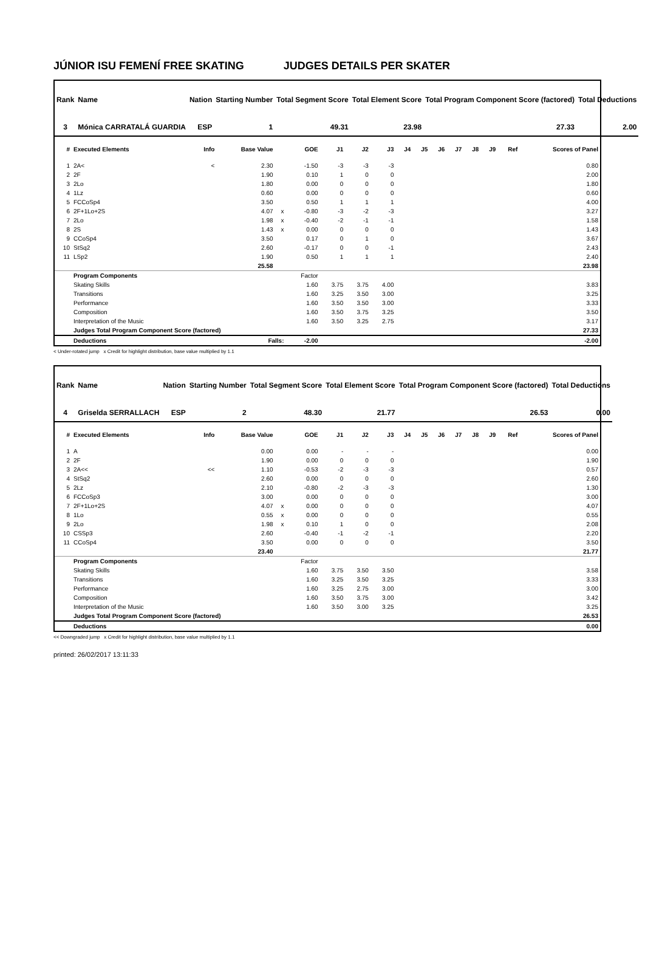JÚNIOR ISU FEMENÍ FREE SKATING JUDGES DETAILS PER SKATER
| Rank | Name | Nation | Starting Number | Total Segment Score | Total Element Score | Total Program Component Score (factored) | Total Deductions |
| --- | --- | --- | --- | --- | --- | --- | --- |
| 3 | Mónica CARRATALÁ GUARDIA | ESP | 1 | 49.31 | 23.98 | 27.33 | 2.00 |
| # | Executed Elements | Info | Base Value | | GOE | J1 | J2 | J3 | J4 | J5 | J6 | J7 | J8 | J9 | Ref | Scores of Panel |
| --- | --- | --- | --- | --- | --- | --- | --- | --- | --- | --- | --- | --- | --- | --- | --- | --- |
| 1 | 2A< | < | 2.30 | | -1.50 | -3 | -3 | -3 | | | | | | | | 0.80 |
| 2 | 2F | | 1.90 | | 0.10 | 1 | 0 | 0 | | | | | | | | 2.00 |
| 3 | 2Lo | | 1.80 | | 0.00 | 0 | 0 | 0 | | | | | | | | 1.80 |
| 4 | 1Lz | | 0.60 | | 0.00 | 0 | 0 | 0 | | | | | | | | 0.60 |
| 5 | FCCoSp4 | | 3.50 | | 0.50 | 1 | 1 | 1 | | | | | | | | 4.00 |
| 6 | 2F+1Lo+2S | | 4.07 | x | -0.80 | -3 | -2 | -3 | | | | | | | | 3.27 |
| 7 | 2Lo | | 1.98 | x | -0.40 | -2 | -1 | -1 | | | | | | | | 1.58 |
| 8 | 2S | | 1.43 | x | 0.00 | 0 | 0 | 0 | | | | | | | | 1.43 |
| 9 | CCoSp4 | | 3.50 | | 0.17 | 0 | 1 | 0 | | | | | | | | 3.67 |
| 10 | StSq2 | | 2.60 | | -0.17 | 0 | 0 | -1 | | | | | | | | 2.43 |
| 11 | LSp2 | | 1.90 | | 0.50 | 1 | 1 | 1 | | | | | | | | 2.40 |
| | | | 25.58 | | | | | | | | | | | | | 23.98 |
| | Program Components | | | | Factor | | | | | | | | | | | |
| | Skating Skills | | | | 1.60 | 3.75 | 3.75 | 4.00 | | | | | | | | 3.83 |
| | Transitions | | | | 1.60 | 3.25 | 3.50 | 3.00 | | | | | | | | 3.25 |
| | Performance | | | | 1.60 | 3.50 | 3.50 | 3.00 | | | | | | | | 3.33 |
| | Composition | | | | 1.60 | 3.50 | 3.75 | 3.25 | | | | | | | | 3.50 |
| | Interpretation of the Music | | | | 1.60 | 3.50 | 3.25 | 2.75 | | | | | | | | 3.17 |
| | Judges Total Program Component Score (factored) | | | | | | | | | | | | | | | 27.33 |
| | Deductions | Falls: | | | -2.00 | | | | | | | | | | | -2.00 |
< Under-rotated jump x Credit for highlight distribution, base value multiplied by 1.1
| Rank | Name | Nation | Starting Number | Total Segment Score | Total Element Score | Total Program Component Score (factored) | Total Deductions |
| --- | --- | --- | --- | --- | --- | --- | --- |
| 4 | Griselda SERRALLACH | ESP | 2 | 48.30 | 21.77 | 26.53 | 0.00 |
| # | Executed Elements | Info | Base Value | | GOE | J1 | J2 | J3 | J4 | J5 | J6 | J7 | J8 | J9 | Ref | Scores of Panel |
| --- | --- | --- | --- | --- | --- | --- | --- | --- | --- | --- | --- | --- | --- | --- | --- | --- |
| 1 | A | | 0.00 | | 0.00 | - | - | - | | | | | | | | 0.00 |
| 2 | 2F | | 1.90 | | 0.00 | 0 | 0 | 0 | | | | | | | | 1.90 |
| 3 | 2A<< | << | 1.10 | | -0.53 | -2 | -3 | -3 | | | | | | | | 0.57 |
| 4 | StSq2 | | 2.60 | | 0.00 | 0 | 0 | 0 | | | | | | | | 2.60 |
| 5 | 2Lz | | 2.10 | | -0.80 | -2 | -3 | -3 | | | | | | | | 1.30 |
| 6 | FCCoSp3 | | 3.00 | | 0.00 | 0 | 0 | 0 | | | | | | | | 3.00 |
| 7 | 2F+1Lo+2S | | 4.07 | x | 0.00 | 0 | 0 | 0 | | | | | | | | 4.07 |
| 8 | 1Lo | | 0.55 | x | 0.00 | 0 | 0 | 0 | | | | | | | | 0.55 |
| 9 | 2Lo | | 1.98 | x | 0.10 | 1 | 0 | 0 | | | | | | | | 2.08 |
| 10 | CSSp3 | | 2.60 | | -0.40 | -1 | -2 | -1 | | | | | | | | 2.20 |
| 11 | CCoSp4 | | 3.50 | | 0.00 | 0 | 0 | 0 | | | | | | | | 3.50 |
| | | | 23.40 | | | | | | | | | | | | | 21.77 |
| | Program Components | | | | Factor | | | | | | | | | | | |
| | Skating Skills | | | | 1.60 | 3.75 | 3.50 | 3.50 | | | | | | | | 3.58 |
| | Transitions | | | | 1.60 | 3.25 | 3.50 | 3.25 | | | | | | | | 3.33 |
| | Performance | | | | 1.60 | 3.25 | 2.75 | 3.00 | | | | | | | | 3.00 |
| | Composition | | | | 1.60 | 3.50 | 3.75 | 3.00 | | | | | | | | 3.42 |
| | Interpretation of the Music | | | | 1.60 | 3.50 | 3.00 | 3.25 | | | | | | | | 3.25 |
| | Judges Total Program Component Score (factored) | | | | | | | | | | | | | | | 26.53 |
| | Deductions | | | | | | | | | | | | | | | 0.00 |
<< Downgraded jump x Credit for highlight distribution, base value multiplied by 1.1
printed: 26/02/2017 13:11:33